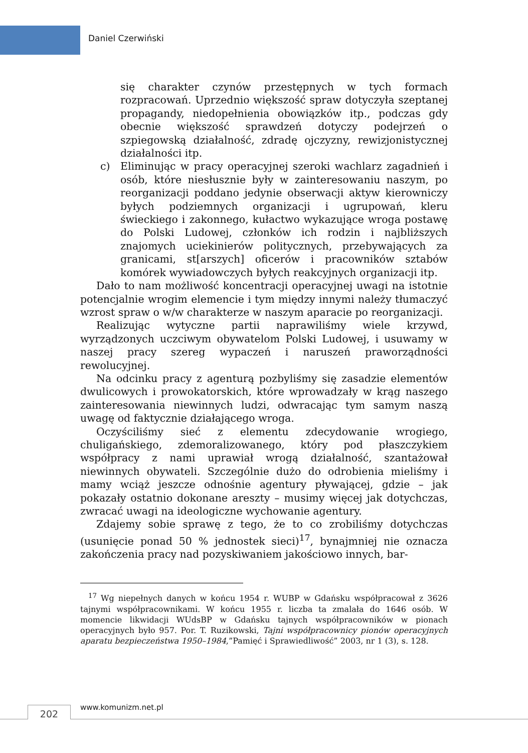Daniel Czerwiński
się charakter czynów przestępnych w tych formach rozpracowań. Uprzednio większość spraw dotyczyła szeptanej propagandy, niedopełnienia obowiązków itp., podczas gdy obecnie większość sprawdzeń dotyczy podejrzeń o szpiegowską działalność, zdradę ojczyzny, rewizjonistycznej działalności itp.
c) Eliminując w pracy operacyjnej szeroki wachlarz zagadnień i osób, które niesłusznie były w zainteresowaniu naszym, po reorganizacji poddano jedynie obserwacji aktyw kierowniczy byłych podziemnych organizacji i ugrupowań, kleru świeckiego i zakonnego, kułactwo wykazujące wroga postawę do Polski Ludowej, członków ich rodzin i najbliższych znajomych uciekinierów politycznych, przebywających za granicami, st[arszych] oficerów i pracowników sztabów komórek wywiadowczych byłych reakcyjnych organizacji itp.
Dało to nam możliwość koncentracji operacyjnej uwagi na istotnie potencjalnie wrogim elemencie i tym między innymi należy tłumaczyć wzrost spraw o w/w charakterze w naszym aparacie po reorganizacji.
Realizując wytyczne partii naprawiliśmy wiele krzywd, wyrządzonych uczciwym obywatelom Polski Ludowej, i usuwamy w naszej pracy szereg wypaczeń i naruszeń praworządności rewolucyjnej.
Na odcinku pracy z agenturą pozbyliśmy się zasadzie elementów dwulicowych i prowokatorskich, które wprowadzały w krąg naszego zainteresowania niewinnych ludzi, odwracając tym samym naszą uwagę od faktycznie działającego wroga.
Oczyściliśmy sieć z elementu zdecydowanie wrogiego, chuligańskiego, zdemoralizowanego, który pod płaszczykiem współpracy z nami uprawiał wrogą działalność, szantażował niewinnych obywateli. Szczególnie dużo do odrobienia mieliśmy i mamy wciąż jeszcze odnośnie agentury pływającej, gdzie – jak pokazały ostatnio dokonane areszty – musimy więcej jak dotychczas, zwracać uwagi na ideologiczne wychowanie agentury.
Zdajemy sobie sprawę z tego, że to co zrobiliśmy dotychczas (usunięcie ponad 50 % jednostek sieci)<sup>17</sup>, bynajmniej nie oznacza zakończenia pracy nad pozyskiwaniem jakościowo innych, bar-
<sup>17</sup> Wg niepełnych danych w końcu 1954 r. WUBP w Gdańsku współpracował z 3626 tajnymi współpracownikami. W końcu 1955 r. liczba ta zmalała do 1646 osób. W momencie likwidacji WUdsBP w Gdańsku tajnych współpracowników w pionach operacyjnych było 957. Por. T. Ruzikowski, Tajni współpracownicy pionów operacyjnych aparatu bezpieczeństwa 1950–1984,”Pamięć i Sprawiedliwość” 2003, nr 1 (3), s. 128.
202 www.komunizm.net.pl